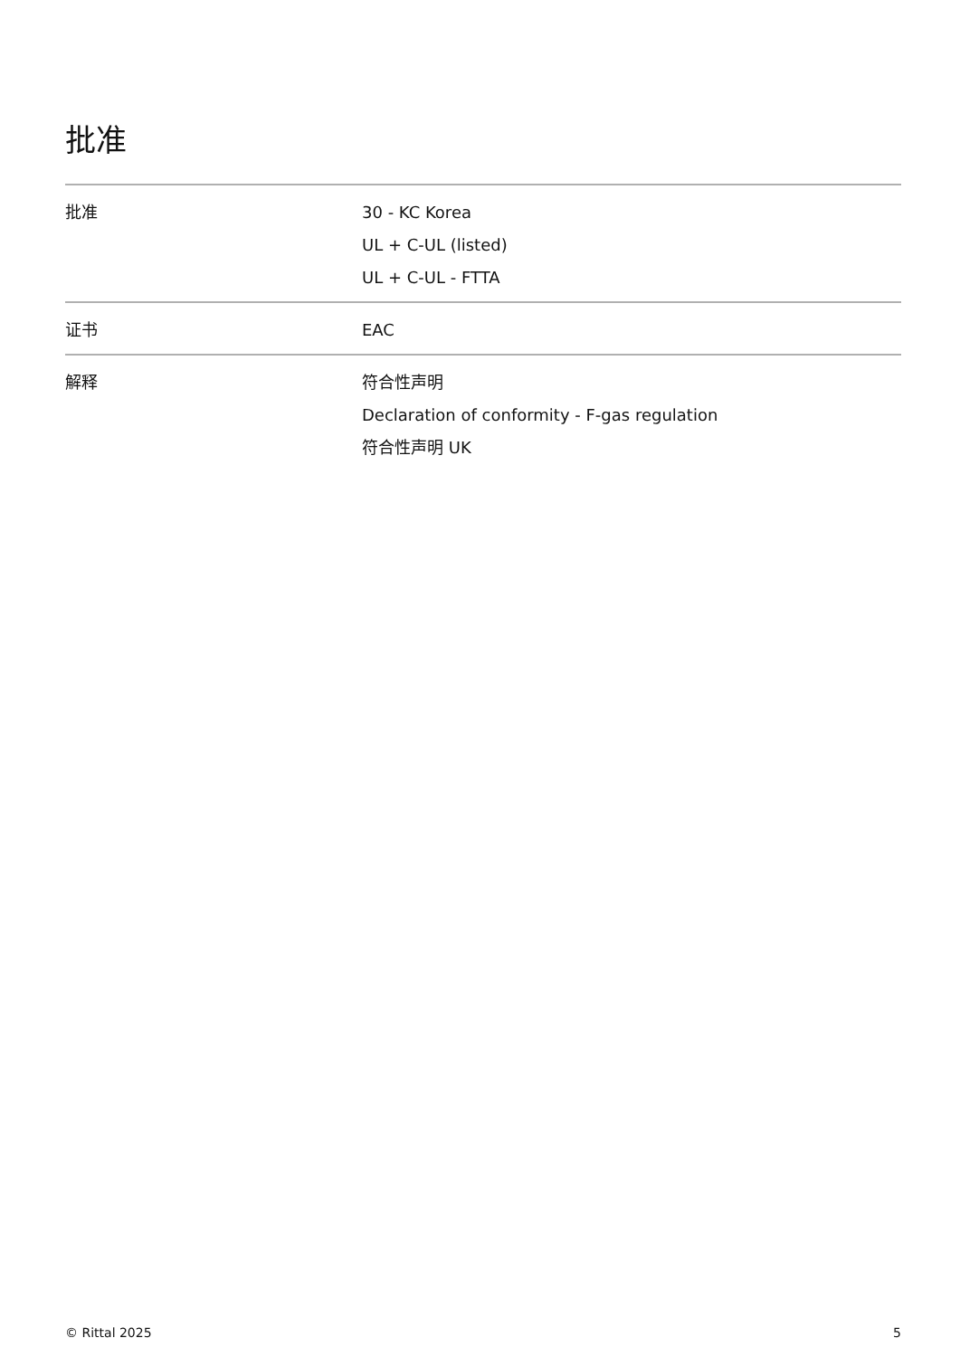批准
| 批准 | 30 - KC Korea UL + C-UL (listed) UL + C-UL - FTTA |
| 证书 | EAC |
| 解释 | 符合性声明 Declaration of conformity - F-gas regulation 符合性声明 UK |
© Rittal 2025 5